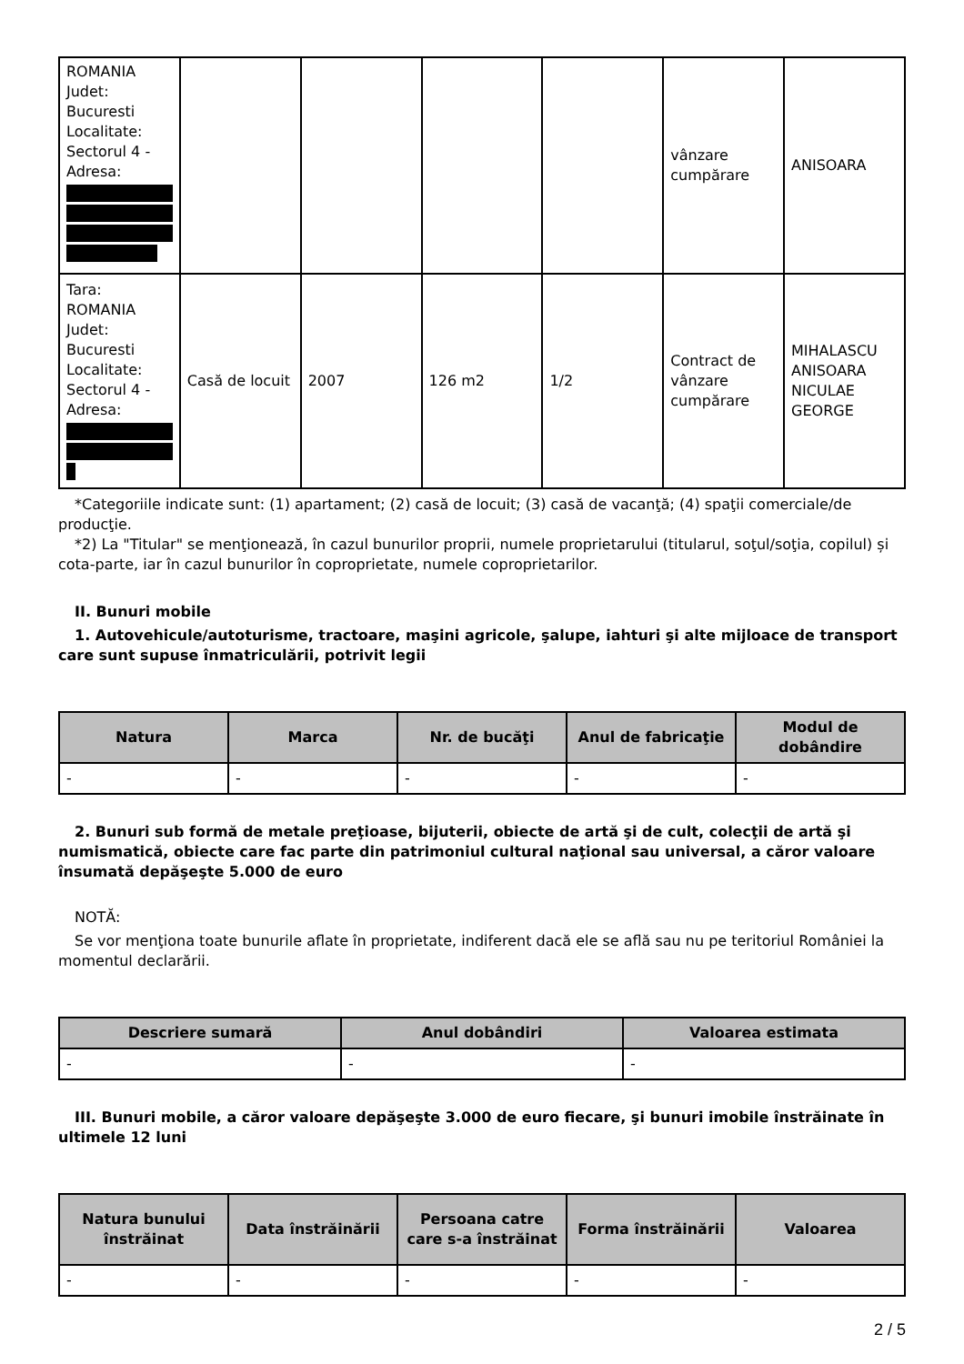| ROMANIA Judet: Bucuresti Localitate: Sectorul 4 - Adresa: | | | | | vânzare cumpărare | ANISOARA |
| Tara: ROMANIA Judet: Bucuresti Localitate: Sectorul 4 - Adresa: | Casă de locuit | 2007 | 126 m2 | 1/2 | Contract de vânzare cumpărare | MIHALASCU ANISOARA NICULAE GEORGE |
*Categoriile indicate sunt: (1) apartament; (2) casă de locuit; (3) casă de vacanţă; (4) spaţii comerciale/de producţie.
*2) La "Titular" se menţionează, în cazul bunurilor proprii, numele proprietarului (titularul, soţul/soţia, copilul) și cota-parte, iar în cazul bunurilor în coproprietate, numele coproprietarilor.
II. Bunuri mobile
1. Autovehicule/autoturisme, tractoare, maşini agricole, şalupe, iahturi şi alte mijloace de transport care sunt supuse înmatriculării, potrivit legii
| Natura | Marca | Nr. de bucăţi | Anul de fabricaţie | Modul de dobândire |
| --- | --- | --- | --- | --- |
| - | - | - | - | - |
2. Bunuri sub formă de metale preţioase, bijuterii, obiecte de artă şi de cult, colecţii de artă şi numismatică, obiecte care fac parte din patrimoniul cultural naţional sau universal, a căror valoare însumată depăşeşte 5.000 de euro
NOTĂ:
Se vor menţiona toate bunurile aflate în proprietate, indiferent dacă ele se află sau nu pe teritoriul României la momentul declarării.
| Descriere sumară | Anul dobândiri | Valoarea estimata |
| --- | --- | --- |
| - | - | - |
III. Bunuri mobile, a căror valoare depăşeşte 3.000 de euro fiecare, şi bunuri imobile înstrăinate în ultimele 12 luni
| Natura bunului înstrăinat | Data înstrăinării | Persoana catre care s-a înstrăinat | Forma înstrăinării | Valoarea |
| --- | --- | --- | --- | --- |
| - | - | - | - | - |
2 / 5